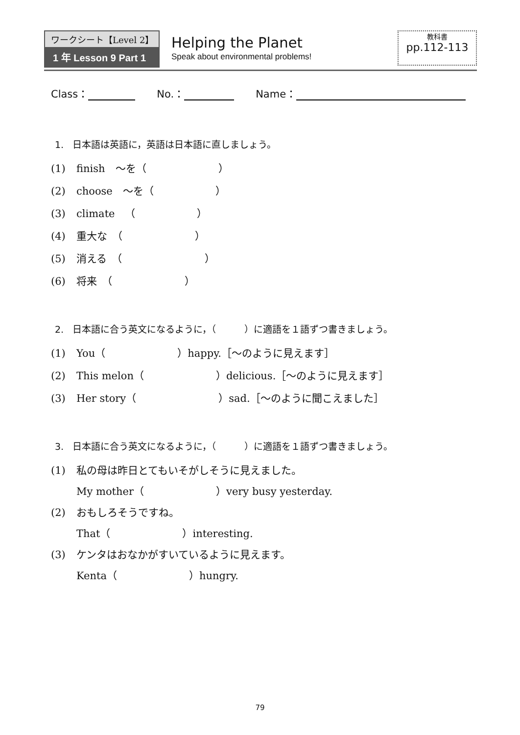ワークシート【Level 2】
1 年 Lesson 9 Part 1
Helping the Planet
Speak about environmental problems!
教科書
pp.112-113
Class： No.： Name：
1. 日本語は英語に，英語は日本語に直しましょう。
(1) finish　～を（　　　　　　　）
(2) choose　～を（　　　　　　）
(3) climate　（　　　　　　）
(4) 重大な　（　　　　　　　）
(5) 消える　（　　　　　　　　）
(6) 将来　（　　　　　　　）
2. 日本語に合う英文になるように，（　　　）に適語を１語ずつ書きましょう。
(1) You（　　　　　　　）happy.［～のように見えます］
(2) This melon（　　　　　　　）delicious.［～のように見えます］
(3) Her story（　　　　　　　　）sad.［～のように聞こえました］
3. 日本語に合う英文になるように，（　　　）に適語を１語ずつ書きましょう。
(1) 私の母は昨日とてもいそがしそうに見えました。
My mother（　　　　　　　）very busy yesterday.
(2) おもしろそうですね。
That（　　　　　　　）interesting.
(3) ケンタはおなかがすいているように見えます。
Kenta（　　　　　　　）hungry.
79